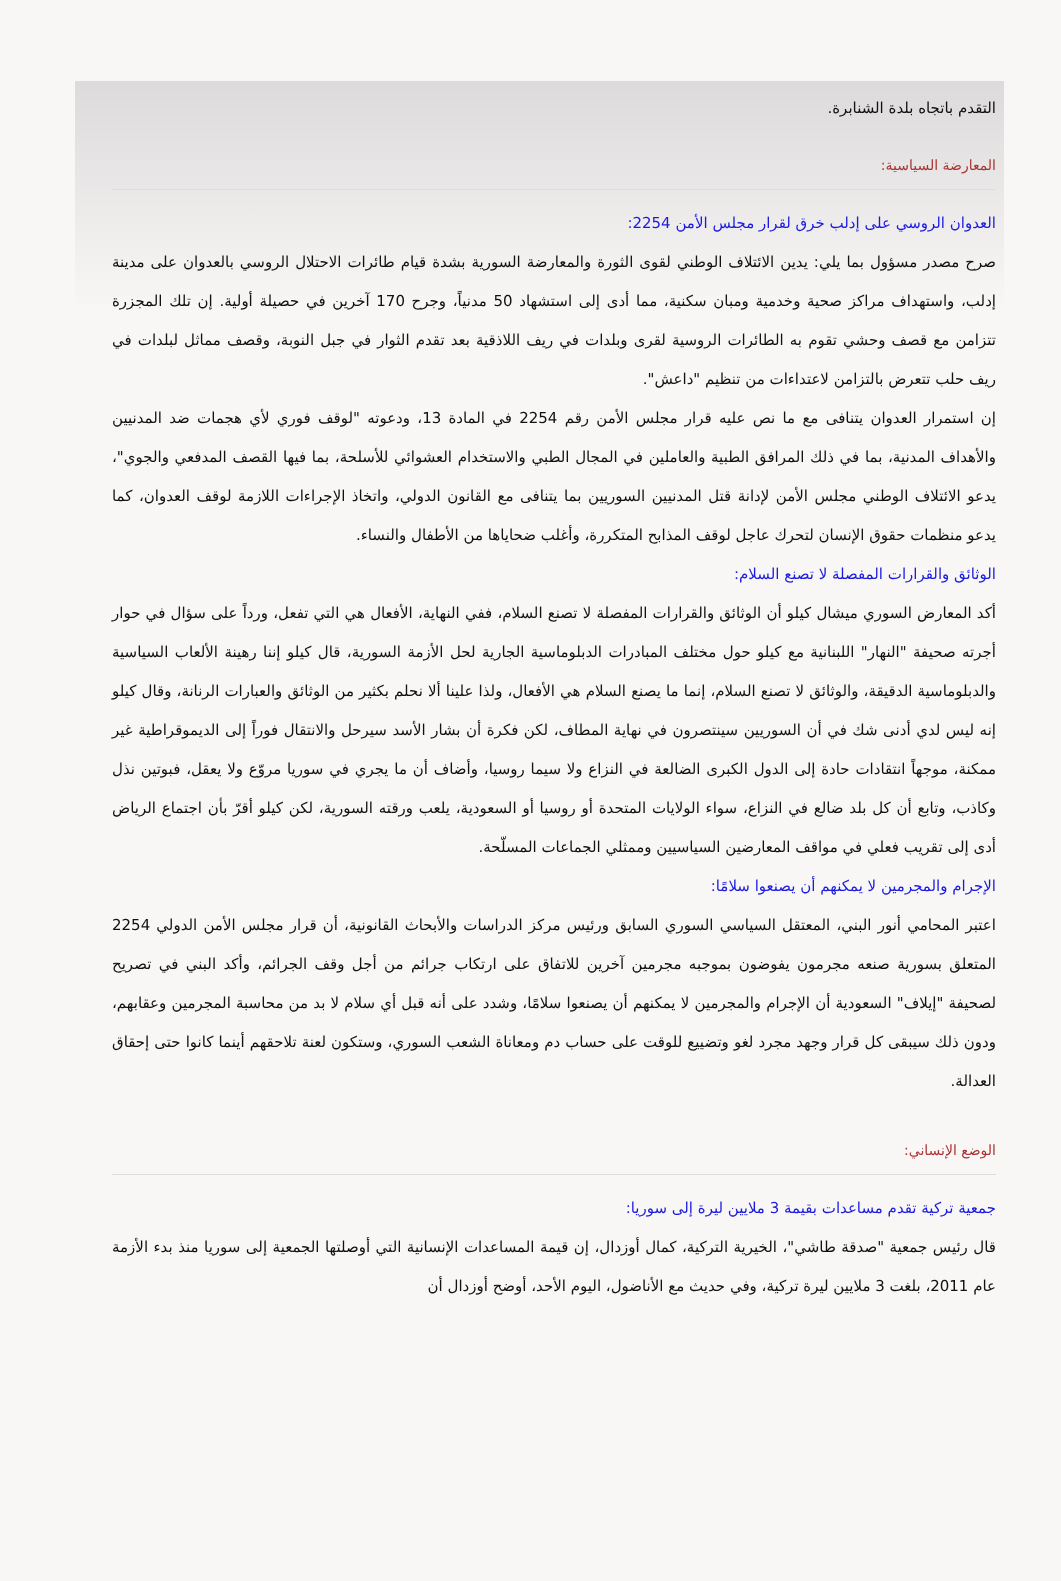التقدم باتجاه بلدة الشنابرة.
المعارضة السياسية:
العدوان الروسي على إدلب خرق لقرار مجلس الأمن 2254:
صرح مصدر مسؤول بما يلي: يدين الائتلاف الوطني لقوى الثورة والمعارضة السورية بشدة قيام طائرات الاحتلال الروسي بالعدوان على مدينة إدلب، واستهداف مراكز صحية وخدمية ومبان سكنية، مما أدى إلى استشهاد 50 مدنياً، وجرح 170 آخرين في حصيلة أولية. إن تلك المجزرة تتزامن مع قصف وحشي تقوم به الطائرات الروسية لقرى وبلدات في ريف اللاذقية بعد تقدم الثوار في جبل النوبة، وقصف مماثل لبلدات في ريف حلب تتعرض بالتزامن لاعتداءات من تنظيم "داعش".
إن استمرار العدوان يتنافى مع ما نص عليه قرار مجلس الأمن رقم 2254 في المادة 13، ودعوته "لوقف فوري لأي هجمات ضد المدنيين والأهداف المدنية، بما في ذلك المرافق الطبية والعاملين في المجال الطبي والاستخدام العشوائي للأسلحة، بما فيها القصف المدفعي والجوي"، يدعو الائتلاف الوطني مجلس الأمن لإدانة قتل المدنيين السوريين بما يتنافى مع القانون الدولي، واتخاذ الإجراءات اللازمة لوقف العدوان، كما يدعو منظمات حقوق الإنسان لتحرك عاجل لوقف المذابح المتكررة، وأغلب ضحاياها من الأطفال والنساء.
الوثائق والقرارات المفصلة لا تصنع السلام:
أكد المعارض السوري ميشال كيلو أن الوثائق والقرارات المفصلة لا تصنع السلام، ففي النهاية، الأفعال هي التي تفعل، ورداً على سؤال في حوار أجرته صحيفة "النهار" اللبنانية مع كيلو حول مختلف المبادرات الدبلوماسية الجارية لحل الأزمة السورية، قال كيلو إننا رهينة الألعاب السياسية والدبلوماسية الدقيقة، والوثائق لا تصنع السلام، إنما ما يصنع السلام هي الأفعال، ولذا علينا ألا نحلم بكثير من الوثائق والعبارات الرنانة، وقال كيلو إنه ليس لدي أدنى شك في أن السوريين سينتصرون في نهاية المطاف، لكن فكرة أن بشار الأسد سيرحل والانتقال فوراً إلى الديموقراطية غير ممكنة، موجهاً انتقادات حادة إلى الدول الكبرى الضالعة في النزاع ولا سيما روسيا، وأضاف أن ما يجري في سوريا مروّع ولا يعقل، فبوتين نذل وكاذب، وتابع أن كل بلد ضالع في النزاع، سواء الولايات المتحدة أو روسيا أو السعودية، يلعب ورقته السورية، لكن كيلو أقرّ بأن اجتماع الرياض أدى إلى تقريب فعلي في مواقف المعارضين السياسيين وممثلي الجماعات المسلّحة.
الإجرام والمجرمين لا يمكنهم أن يصنعوا سلامًا:
اعتبر المحامي أنور البني، المعتقل السياسي السوري السابق ورئيس مركز الدراسات والأبحاث القانونية، أن قرار مجلس الأمن الدولي 2254 المتعلق بسورية صنعه مجرمون يفوضون بموجبه مجرمين آخرين للاتفاق على ارتكاب جرائم من أجل وقف الجرائم، وأكد البني في تصريح لصحيفة "إيلاف" السعودية أن الإجرام والمجرمين لا يمكنهم أن يصنعوا سلامًا، وشدد على أنه قبل أي سلام لا بد من محاسبة المجرمين وعقابهم، ودون ذلك سيبقى كل قرار وجهد مجرد لغو وتضييع للوقت على حساب دم ومعاناة الشعب السوري، وستكون لعنة تلاحقهم أينما كانوا حتى إحقاق العدالة.
الوضع الإنساني:
جمعية تركية تقدم مساعدات بقيمة 3 ملايين ليرة إلى سوريا:
قال رئيس جمعية "صدقة طاشي"، الخيرية التركية، كمال أوزدال، إن قيمة المساعدات الإنسانية التي أوصلتها الجمعية إلى سوريا منذ بدء الأزمة عام 2011، بلغت 3 ملايين ليرة تركية، وفي حديث مع الأناضول، اليوم الأحد، أوضح أوزدال أن